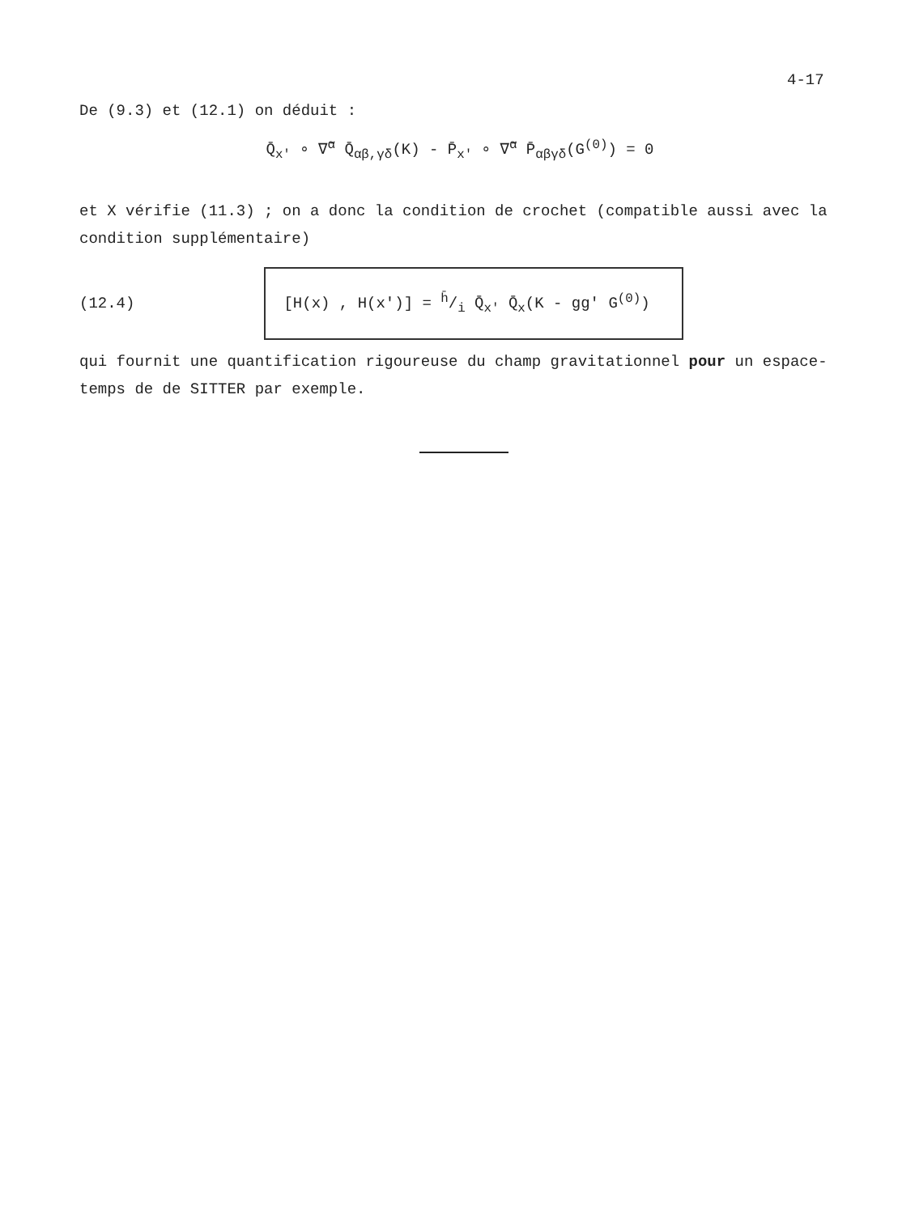4-17
De (9.3) et (12.1) on déduit :
Q̄<sub>x'</sub> ∘ ∇̄<sup>α</sup> Q̄<sub>αβ,γδ</sub>(K) - P̄<sub>x'</sub> ∘ ∇̄<sup>α</sup> P̄<sub>αβγδ</sub>(G<sup>(0)</sup>) = 0
et X vérifie (11.3) ; on a donc la condition de crochet (compatible aussi avec la condition supplémentaire)
(12.4)
[H(x) , H(x')] = h̄/i Q̄<sub>x'</sub> Q̄<sub>x</sub>(K - gg' G<sup>(0)</sup>)
qui fournit une quantification rigoureuse du champ gravitationnel pour un espace-temps de de SITTER par exemple.